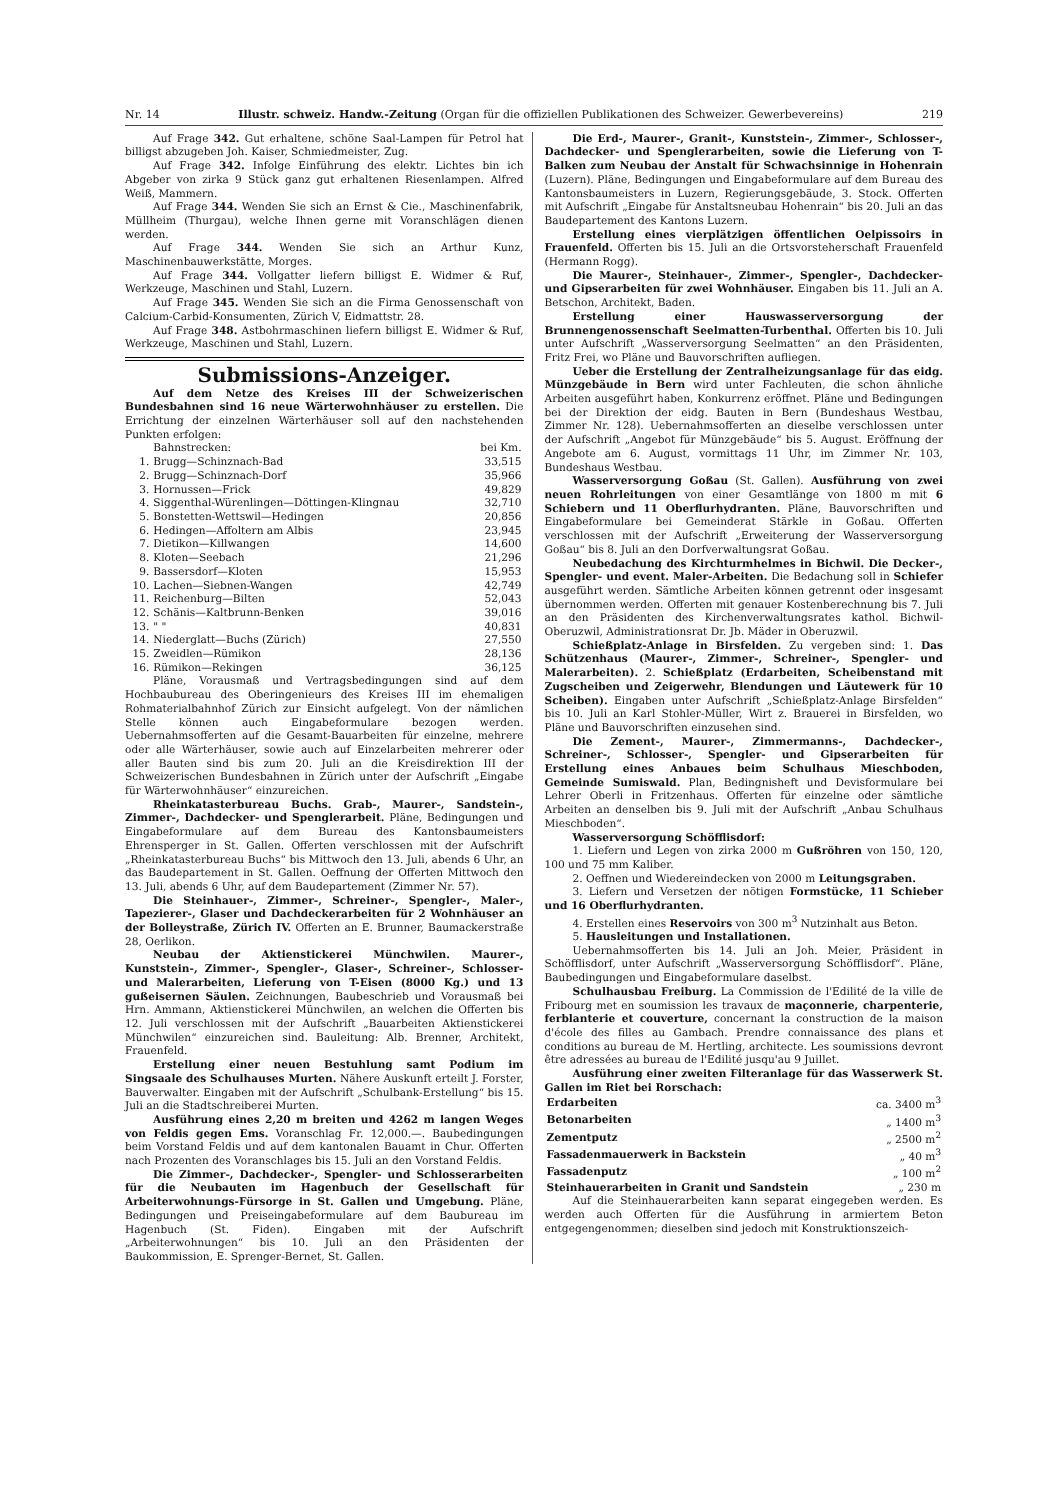Nr. 14 Illustr. schweiz. Handw.-Zeitung (Organ für die offiziellen Publikationen des Schweizer. Gewerbevereins) 219
Auf Frage 342. Gut erhaltene, schöne Saal-Lampen für Petrol hat billigst abzugeben Joh. Kaiser, Schmiedmeister, Zug.
Auf Frage 342. Infolge Einführung des elektr. Lichtes bin ich Abgeber von zirka 9 Stück ganz gut erhaltenen Riesenlampen. Alfred Weiß, Mammern.
Auf Frage 344. Wenden Sie sich an Ernst & Cie., Maschinenfabrik, Müllheim (Thurgau), welche Ihnen gerne mit Voranschlägen dienen werden.
Auf Frage 344. Wenden Sie sich an Arthur Kunz, Maschinenbauwerkstätte, Morges.
Auf Frage 344. Vollgatter liefern billigst E. Widmer & Ruf, Werkzeuge, Maschinen und Stahl, Luzern.
Auf Frage 345. Wenden Sie sich an die Firma Genossenschaft von Calcium-Carbid-Konsumenten, Zürich V, Eidmattstr. 28.
Auf Frage 348. Astbohrmaschinen liefern billigst E. Widmer & Ruf, Werkzeuge, Maschinen und Stahl, Luzern.
Submissions-Anzeiger.
Auf dem Netze des Kreises III der Schweizerischen Bundesbahnen sind 16 neue Wärterwohnhäuser zu erstellen. Die Errichtung der einzelnen Wärterhäuser soll auf den nachstehenden Punkten erfolgen:
| | Bahnstrecken: | bei Km. |
| 1. | Brugg—Schinznach-Bad | 33,515 |
| 2. | Brugg—Schinznach-Dorf | 35,966 |
| 3. | Hornussen—Frick | 49,829 |
| 4. | Siggenthal-Würenlingen—Döttingen-Klingnau | 32,710 |
| 5. | Bonstetten-Wettswil—Hedingen | 20,856 |
| 6. | Hedingen—Affoltern am Albis | 23,945 |
| 7. | Dietikon—Killwangen | 14,600 |
| 8. | Kloten—Seebach | 21,296 |
| 9. | Bassersdorf—Kloten | 15,953 |
| 10. | Lachen—Siebnen-Wangen | 42,749 |
| 11. | Reichenburg—Bilten | 52,043 |
| 12. | Schänis—Kaltbrunn-Benken | 39,016 |
| 13. | " " | 40,831 |
| 14. | Niederglatt—Buchs (Zürich) | 27,550 |
| 15. | Zweidlen—Rümikon | 28,136 |
| 16. | Rümikon—Rekingen | 36,125 |
Pläne, Vorausmaß und Vertragsbedingungen sind auf dem Hochbaubureau des Oberingenieurs des Kreises III im ehemaligen Rohmaterialbahnhof Zürich zur Einsicht aufgelegt. Von der nämlichen Stelle können auch Eingabeformulare bezogen werden. Uebernahmsofferten auf die Gesamt-Bauarbeiten für einzelne, mehrere oder alle Wärterhäuser, sowie auch auf Einzelarbeiten mehrerer oder aller Bauten sind bis zum 20. Juli an die Kreisdirektion III der Schweizerischen Bundesbahnen in Zürich unter der Aufschrift „Eingabe für Wärterwohnhäuser“ einzureichen.
Rheinkatasterbureau Buchs. Grab-, Maurer-, Sandstein-, Zimmer-, Dachdecker- und Spenglerarbeit. Pläne, Bedingungen und Eingabeformulare auf dem Bureau des Kantonsbaumeisters Ehrensperger in St. Gallen. Offerten verschlossen mit der Aufschrift „Rheinkatasterbureau Buchs“ bis Mittwoch den 13. Juli, abends 6 Uhr, an das Baudepartement in St. Gallen. Oeffnung der Offerten Mittwoch den 13. Juli, abends 6 Uhr, auf dem Baudepartement (Zimmer Nr. 57).
Die Steinhauer-, Zimmer-, Schreiner-, Spengler-, Maler-, Tapezierer-, Glaser und Dachdeckerarbeiten für 2 Wohnhäuser an der Bolleystraße, Zürich IV. Offerten an E. Brunner, Baumackerstraße 28, Oerlikon.
Neubau der Aktienstickerei Münchwilen. Maurer-, Kunststein-, Zimmer-, Spengler-, Glaser-, Schreiner-, Schlosser- und Malerarbeiten, Lieferung von T-Eisen (8000 Kg.) und 13 gußeisernen Säulen. Zeichnungen, Baubeschrieb und Vorausmaß bei Hrn. Ammann, Aktienstickerei Münchwilen, an welchen die Offerten bis 12. Juli verschlossen mit der Aufschrift „Bauarbeiten Aktienstickerei Münchwilen“ einzureichen sind. Bauleitung: Alb. Brenner, Architekt, Frauenfeld.
Erstellung einer neuen Bestuhlung samt Podium im Singsaale des Schulhauses Murten. Nähere Auskunft erteilt J. Forster, Bauverwalter. Eingaben mit der Aufschrift „Schulbank-Erstellung“ bis 15. Juli an die Stadtschreiberei Murten.
Ausführung eines 2,20 m breiten und 4262 m langen Weges von Feldis gegen Ems. Voranschlag Fr. 12,000.—. Baubedingungen beim Vorstand Feldis und auf dem kantonalen Bauamt in Chur. Offerten nach Prozenten des Voranschlages bis 15. Juli an den Vorstand Feldis.
Die Zimmer-, Dachdecker-, Spengler- und Schlosserarbeiten für die Neubauten im Hagenbuch der Gesellschaft für Arbeiterwohnungs-Fürsorge in St. Gallen und Umgebung. Pläne, Bedingungen und Preiseingabeformulare auf dem Baubureau im Hagenbuch (St. Fiden). Eingaben mit der Aufschrift „Arbeiterwohnungen“ bis 10. Juli an den Präsidenten der Baukommission, E. Sprenger-Bernet, St. Gallen.
Die Erd-, Maurer-, Granit-, Kunststein-, Zimmer-, Schlosser-, Dachdecker- und Spenglerarbeiten, sowie die Lieferung von T-Balken zum Neubau der Anstalt für Schwachsinnige in Hohenrain (Luzern). Pläne, Bedingungen und Eingabeformulare auf dem Bureau des Kantonsbaumeisters in Luzern, Regierungsgebäude, 3. Stock. Offerten mit Aufschrift „Eingabe für Anstaltsneubau Hohenrain“ bis 20. Juli an das Baudepartement des Kantons Luzern.
Erstellung eines vierplätzigen öffentlichen Oelpissoirs in Frauenfeld. Offerten bis 15. Juli an die Ortsvorsteherschaft Frauenfeld (Hermann Rogg).
Die Maurer-, Steinhauer-, Zimmer-, Spengler-, Dachdecker- und Gipserarbeiten für zwei Wohnhäuser. Eingaben bis 11. Juli an A. Betschon, Architekt, Baden.
Erstellung einer Hauswasserversorgung der Brunnengenossenschaft Seelmatten-Turbenthal. Offerten bis 10. Juli unter Aufschrift „Wasserversorgung Seelmatten“ an den Präsidenten, Fritz Frei, wo Pläne und Bauvorschriften aufliegen.
Ueber die Erstellung der Zentralheizungsanlage für das eidg. Münzgebäude in Bern wird unter Fachleuten, die schon ähnliche Arbeiten ausgeführt haben, Konkurrenz eröffnet. Pläne und Bedingungen bei der Direktion der eidg. Bauten in Bern (Bundeshaus Westbau, Zimmer Nr. 128). Uebernahmsofferten an dieselbe verschlossen unter der Aufschrift „Angebot für Münzgebäude“ bis 5. August. Eröffnung der Angebote am 6. August, vormittags 11 Uhr, im Zimmer Nr. 103, Bundeshaus Westbau.
Wasserversorgung Goßau (St. Gallen). Ausführung von zwei neuen Rohrleitungen von einer Gesamtlänge von 1800 m mit 6 Schiebern und 11 Oberflurhydranten. Pläne, Bauvorschriften und Eingabeformulare bei Gemeinderat Stärkle in Goßau. Offerten verschlossen mit der Aufschrift „Erweiterung der Wasserversorgung Goßau“ bis 8. Juli an den Dorfverwaltungsrat Goßau.
Neubedachung des Kirchturmhelmes in Bichwil. Die Decker-, Spengler- und event. Maler-Arbeiten. Die Bedachung soll in Schiefer ausgeführt werden. Sämtliche Arbeiten können getrennt oder insgesamt übernommen werden. Offerten mit genauer Kostenberechnung bis 7. Juli an den Präsidenten des Kirchenverwaltungsrates kathol. Bichwil-Oberuzwil, Administrationsrat Dr. Jb. Mäder in Oberuzwil.
Schießplatz-Anlage in Birsfelden. Zu vergeben sind: 1. Das Schützenhaus (Maurer-, Zimmer-, Schreiner-, Spengler- und Malerarbeiten). 2. Schießplatz (Erdarbeiten, Scheibenstand mit Zugscheiben und Zeigerwehr, Blendungen und Läutewerk für 10 Scheiben). Eingaben unter Aufschrift „Schießplatz-Anlage Birsfelden“ bis 10. Juli an Karl Stohler-Müller, Wirt z. Brauerei in Birsfelden, wo Pläne und Bauvorschriften einzusehen sind.
Die Zement-, Maurer-, Zimmermanns-, Dachdecker-, Schreiner-, Schlosser-, Spengler- und Gipserarbeiten für Erstellung eines Anbaues beim Schulhaus Mieschboden, Gemeinde Sumiswald. Plan, Bedingnisheft und Devisformulare bei Lehrer Oberli in Fritzenhaus. Offerten für einzelne oder sämtliche Arbeiten an denselben bis 9. Juli mit der Aufschrift „Anbau Schulhaus Mieschboden“.
Wasserversorgung Schöfflisdorf:
1. Liefern und Legen von zirka 2000 m Gußröhren von 150, 120, 100 und 75 mm Kaliber.
2. Oeffnen und Wiedereindecken von 2000 m Leitungsgraben.
3. Liefern und Versetzen der nötigen Formstücke, 11 Schieber und 16 Oberflurhydranten.
4. Erstellen eines Reservoirs von 300 m<sup>3</sup> Nutzinhalt aus Beton.
5. Hausleitungen und Installationen.
Uebernahmsofferten bis 14. Juli an Joh. Meier, Präsident in Schöfflisdorf, unter Aufschrift „Wasserversorgung Schöfflisdorf“. Pläne, Baubedingungen und Eingabeformulare daselbst.
Schulhausbau Freiburg. La Commission de l'Edilité de la ville de Fribourg met en soumission les travaux de maçonnerie, charpenterie, ferblanterie et couverture, concernant la construction de la maison d'école des filles au Gambach. Prendre connaissance des plans et conditions au bureau de M. Hertling, architecte. Les soumissions devront être adressées au bureau de l'Edilité jusqu'au 9 Juillet.
Ausführung einer zweiten Filteranlage für das Wasserwerk St. Gallen im Riet bei Rorschach:
| Erdarbeiten | ca. 3400 m<sup>3</sup> |
| Betonarbeiten | „ 1400 m<sup>3</sup> |
| Zementputz | „ 2500 m<sup>2</sup> |
| Fassadenmauerwerk in Backstein | „ 40 m<sup>3</sup> |
| Fassadenputz | „ 100 m<sup>2</sup> |
| Steinhauerarbeiten in Granit und Sandstein | „ 230 m |
Auf die Steinhauerarbeiten kann separat eingegeben werden. Es werden auch Offerten für die Ausführung in armiertem Beton entgegengenommen; dieselben sind jedoch mit Konstruktionszeich-